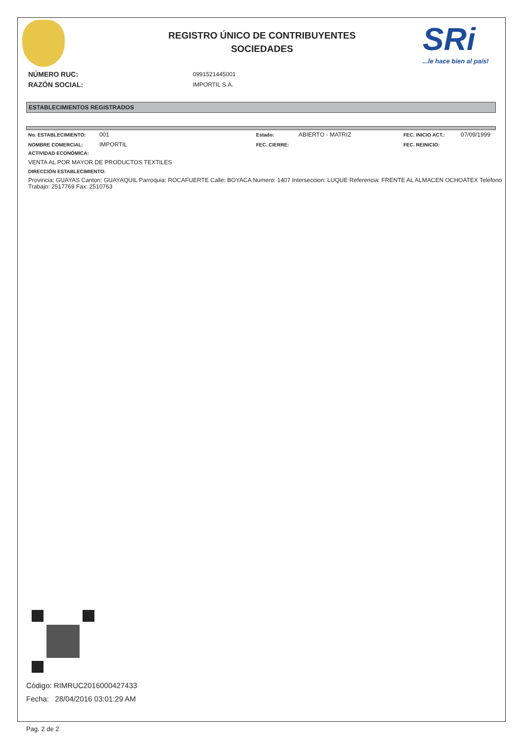SRi...le hace bien al país!
REGISTRO ÚNICO DE CONTRIBUYENTES
SOCIEDADES
NÚMERO RUC: 0991521445001
RAZÓN SOCIAL: IMPORTIL S.A.
ESTABLECIMIENTOS REGISTRADOS
No. ESTABLECIMIENTO: 001 Estado: ABIERTO - MATRIZ FEC. INICIO ACT.: 07/09/1999
NOMBRE COMERCIAL: IMPORTIL FEC. CIERRE: FEC. REINICIO:
ACTIVIDAD ECONÓMICA:
VENTA AL POR MAYOR DE PRODUCTOS TEXTILES
DIRECCIÓN ESTABLECIMIENTO:
Provincia: GUAYAS Canton: GUAYAQUIL Parroquia: ROCAFUERTE Calle: BOYACA Numero: 1407 Interseccion: LUQUE Referencia: FRENTE AL ALMACEN OCHOATEX Telefono Trabajo: 2517769 Fax: 2510763
Código: RIMRUC2016000427433
Fecha: 28/04/2016 03:01:29 AM
Pag. 2 de 2